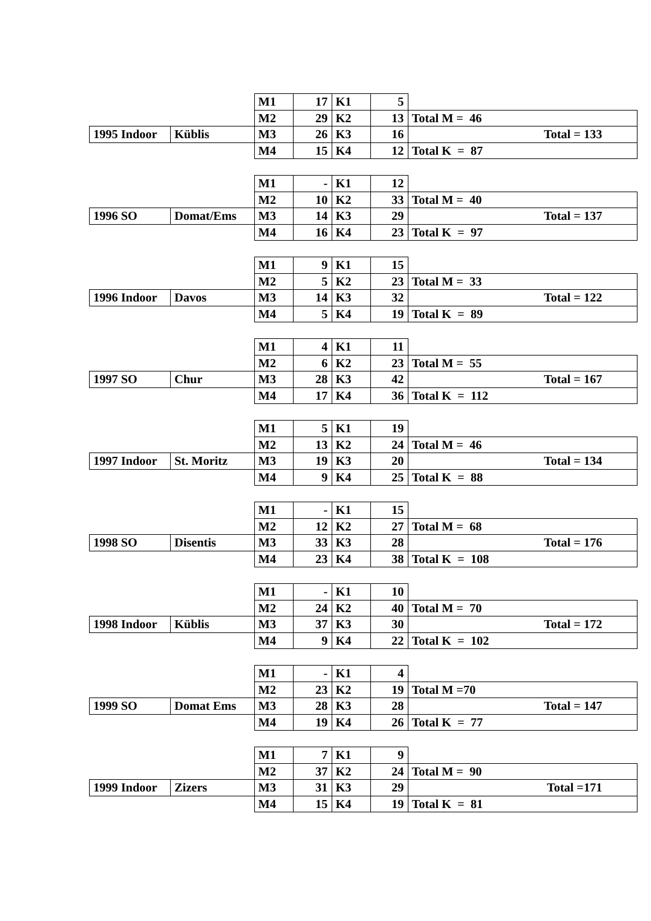| | | M1 | 17 | K1 | 5 | |
| | | M2 | 29 | K2 | 13 | Total M = 46 |
| 1995 Indoor | Küblis | M3 | 26 | K3 | 16 | Total = 133 |
| | | M4 | 15 | K4 | 12 | Total K = 87 |
| | | M1 | - | K1 | 12 | |
| | | M2 | 10 | K2 | 33 | Total M = 40 |
| 1996 SO | Domat/Ems | M3 | 14 | K3 | 29 | Total = 137 |
| | | M4 | 16 | K4 | 23 | Total K = 97 |
| | | M1 | 9 | K1 | 15 | |
| | | M2 | 5 | K2 | 23 | Total M = 33 |
| 1996 Indoor | Davos | M3 | 14 | K3 | 32 | Total = 122 |
| | | M4 | 5 | K4 | 19 | Total K = 89 |
| | | M1 | 4 | K1 | 11 | |
| | | M2 | 6 | K2 | 23 | Total M = 55 |
| 1997 SO | Chur | M3 | 28 | K3 | 42 | Total = 167 |
| | | M4 | 17 | K4 | 36 | Total K = 112 |
| | | M1 | 5 | K1 | 19 | |
| | | M2 | 13 | K2 | 24 | Total M = 46 |
| 1997 Indoor | St. Moritz | M3 | 19 | K3 | 20 | Total = 134 |
| | | M4 | 9 | K4 | 25 | Total K = 88 |
| | | M1 | - | K1 | 15 | |
| | | M2 | 12 | K2 | 27 | Total M = 68 |
| 1998 SO | Disentis | M3 | 33 | K3 | 28 | Total = 176 |
| | | M4 | 23 | K4 | 38 | Total K = 108 |
| | | M1 | - | K1 | 10 | |
| | | M2 | 24 | K2 | 40 | Total M = 70 |
| 1998 Indoor | Küblis | M3 | 37 | K3 | 30 | Total = 172 |
| | | M4 | 9 | K4 | 22 | Total K = 102 |
| | | M1 | - | K1 | 4 | |
| | | M2 | 23 | K2 | 19 | Total M =70 |
| 1999 SO | Domat Ems | M3 | 28 | K3 | 28 | Total = 147 |
| | | M4 | 19 | K4 | 26 | Total K = 77 |
| | | M1 | 7 | K1 | 9 | |
| | | M2 | 37 | K2 | 24 | Total M = 90 |
| 1999 Indoor | Zizers | M3 | 31 | K3 | 29 | Total =171 |
| | | M4 | 15 | K4 | 19 | Total K = 81 |